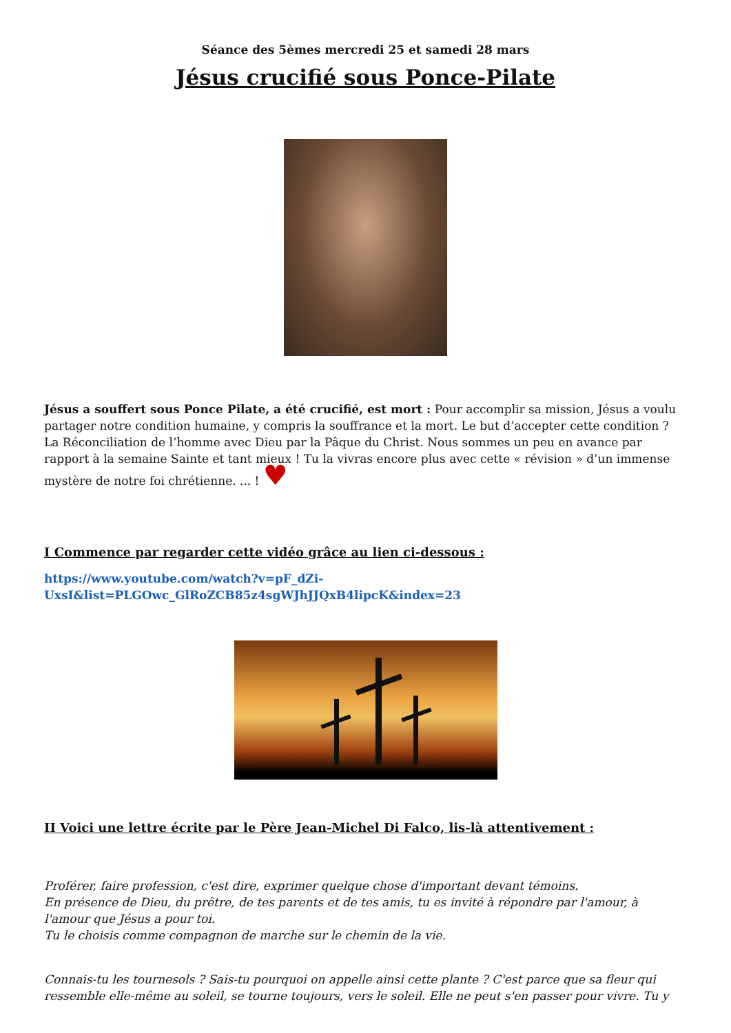Séance des 5èmes mercredi 25 et samedi 28 mars
Jésus crucifié sous Ponce-Pilate
Jésus a souffert sous Ponce Pilate, a été crucifié, est mort : Pour accomplir sa mission, Jésus a voulu partager notre condition humaine, y compris la souffrance et la mort. Le but d’accepter cette condition ? La Réconciliation de l’homme avec Dieu par la Pâque du Christ. Nous sommes un peu en avance par rapport à la semaine Sainte et tant mieux ! Tu la vivras encore plus avec cette « révision » d’un immense mystère de notre foi chrétienne. ... ! ♥
I Commence par regarder cette vidéo grâce au lien ci-dessous :
https://www.youtube.com/watch?v=pF_dZi-UxsI&list=PLGOwc_GlRoZCB85z4sgWJhJJQxB4lipcK&index=23
II Voici une lettre écrite par le Père Jean-Michel Di Falco, lis-là attentivement :
Proférer, faire profession, c'est dire, exprimer quelque chose d'important devant témoins.
En présence de Dieu, du prêtre, de tes parents et de tes amis, tu es invité à répondre par l'amour, à l'amour que Jésus a pour toi.
Tu le choisis comme compagnon de marche sur le chemin de la vie.
Connais-tu les tournesols ? Sais-tu pourquoi on appelle ainsi cette plante ? C'est parce que sa fleur qui ressemble elle-même au soleil, se tourne toujours, vers le soleil. Elle ne peut s'en passer pour vivre. Tu y